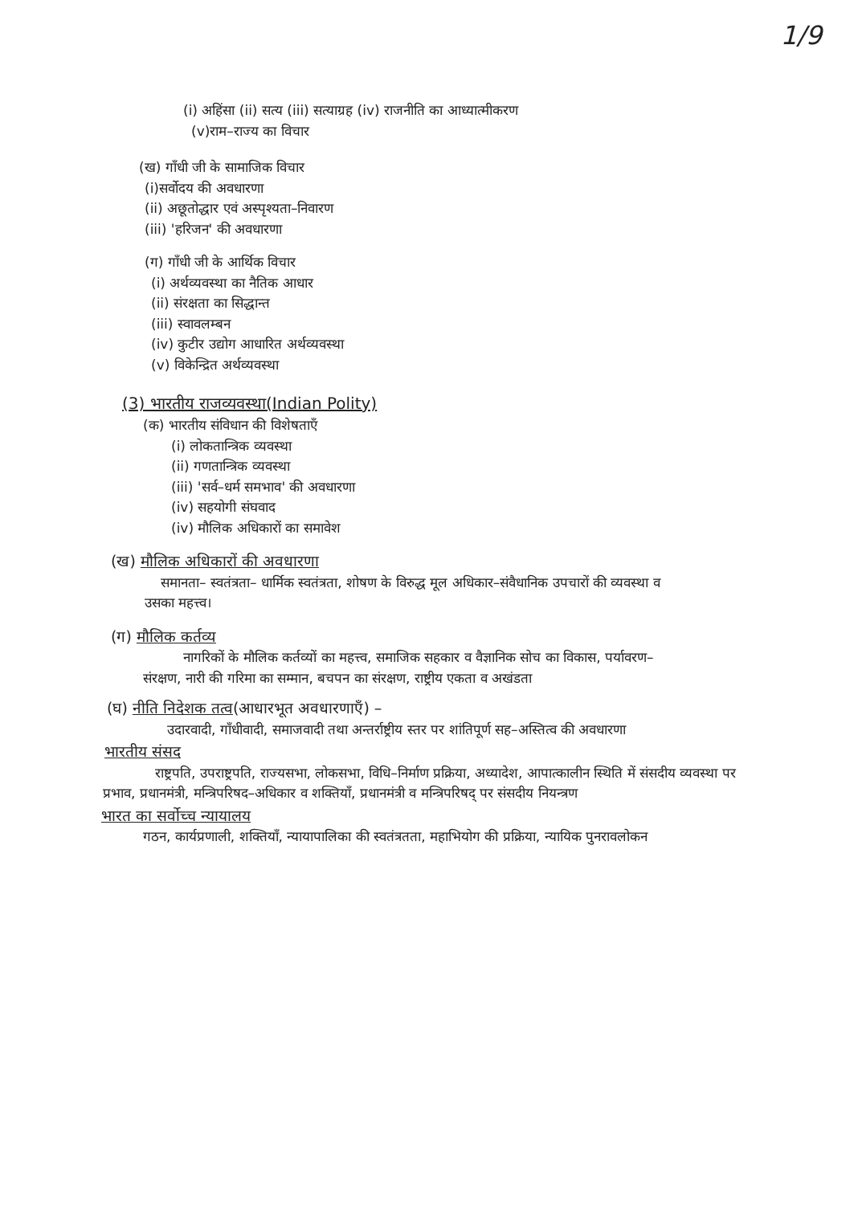1/9
(i) अहिंसा (ii) सत्य (iii) सत्याग्रह (iv) राजनीति का आध्यात्मीकरण
(v)राम–राज्य का विचार
(ख) गाँधी जी के सामाजिक विचार
(i)सर्वोदय की अवधारणा
(ii) अछूतोद्धार एवं अस्पृश्यता–निवारण
(iii) 'हरिजन' की अवधारणा
(ग) गाँधी जी के आर्थिक विचार
(i) अर्थव्यवस्था का नैतिक आधार
(ii) संरक्षता का सिद्धान्त
(iii) स्वावलम्बन
(iv) कुटीर उद्योग आधारित अर्थव्यवस्था
(v) विकेन्द्रित अर्थव्यवस्था
(3) भारतीय राजव्यवस्था(Indian Polity)
(क) भारतीय संविधान की विशेषताएँ
(i) लोकतान्त्रिक व्यवस्था
(ii) गणतान्त्रिक व्यवस्था
(iii) 'सर्व–धर्म समभाव' की अवधारणा
(iv) सहयोगी संघवाद
(iv) मौलिक अधिकारों का समावेश
(ख) मौलिक अधिकारों की अवधारणा
समानता– स्वतंत्रता– धार्मिक स्वतंत्रता, शोषण के विरुद्ध मूल अधिकार–संवैधानिक उपचारों की व्यवस्था व उसका महत्त्व।
(ग) मौलिक कर्तव्य
नागरिकों के मौलिक कर्तव्यों का महत्त्व, समाजिक सहकार व वैज्ञानिक सोच का विकास, पर्यावरण–संरक्षण, नारी की गरिमा का सम्मान, बचपन का संरक्षण, राष्ट्रीय एकता व अखंडता
(घ) नीति निदेशक तत्व(आधारभूत अवधारणाएँ) –
उदारवादी, गाँधीवादी, समाजवादी तथा अन्तर्राष्ट्रीय स्तर पर शांतिपूर्ण सह–अस्तित्व की अवधारणा
भारतीय संसद
राष्ट्रपति, उपराष्ट्रपति, राज्यसभा, लोकसभा, विधि–निर्माण प्रक्रिया, अध्यादेश, आपात्कालीन स्थिति में संसदीय व्यवस्था पर प्रभाव, प्रधानमंत्री, मन्त्रिपरिषद–अधिकार व शक्तियाँ, प्रधानमंत्री व मन्त्रिपरिषद् पर संसदीय नियन्त्रण
भारत का सर्वोच्च न्यायालय
गठन, कार्यप्रणाली, शक्तियाँ, न्यायापालिका की स्वतंत्रतता, महाभियोग की प्रक्रिया, न्यायिक पुनरावलोकन